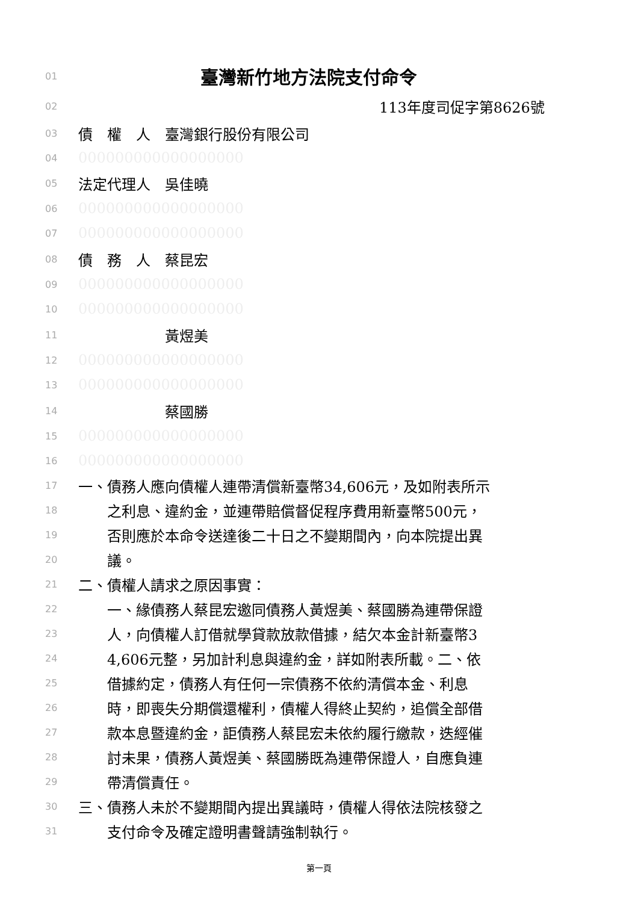01
臺灣新竹地方法院支付命令
02
113年度司促字第8626號
03
債　權　人　臺灣銀行股份有限公司
04
000000000000000000
05
法定代理人　吳佳曉
06
000000000000000000
07
000000000000000000
08
債　務　人　蔡昆宏
09
000000000000000000
10
000000000000000000
11
　　　　　　黃煜美
12
000000000000000000
13
000000000000000000
14
　　　　　　蔡國勝
15
000000000000000000
16
000000000000000000
17
一、債務人應向債權人連帶清償新臺幣34,606元，及如附表所示
18
　　之利息、違約金，並連帶賠償督促程序費用新臺幣500元，
19
　　否則應於本命令送達後二十日之不變期間內，向本院提出異
20
　　議。
21
二、債權人請求之原因事實：
22
　　一、緣債務人蔡昆宏邀同債務人黃煜美、蔡國勝為連帶保證
23
　　人，向債權人訂借就學貸款放款借據，結欠本金計新臺幣3
24
　　4,606元整，另加計利息與違約金，詳如附表所載。二、依
25
　　借據約定，債務人有任何一宗債務不依約清償本金、利息
26
　　時，即喪失分期償還權利，債權人得終止契約，追償全部借
27
　　款本息暨違約金，詎債務人蔡昆宏未依約履行繳款，迭經催
28
　　討未果，債務人黃煜美、蔡國勝既為連帶保證人，自應負連
29
　　帶清償責任。
30
三、債務人未於不變期間內提出異議時，債權人得依法院核發之
31
　　支付命令及確定證明書聲請強制執行。
第一頁